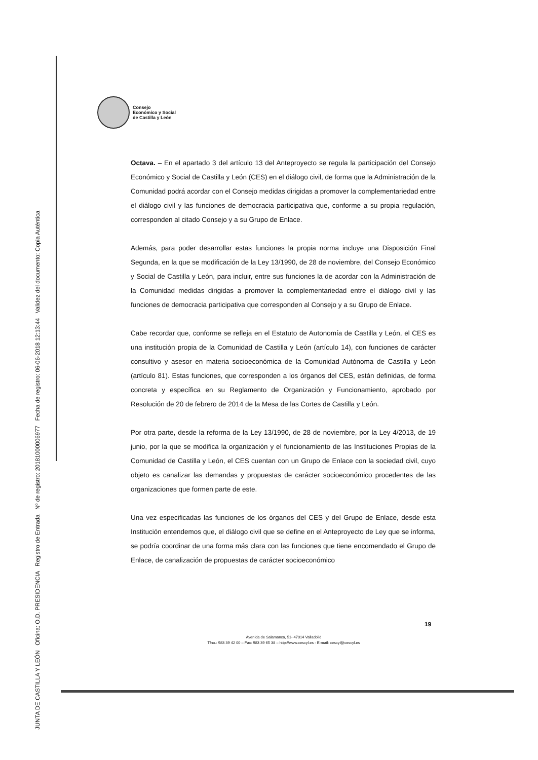JUNTA DE CASTILLA Y LEÓN Oficina: O.D. PRESIDENCIA Registro de Entrada Nº de registro: 20181000006977 Fecha de registro: 06-06-2018 12:13:44 Validez del documento: Copia Auténtica
Consejo
Económico y Social
de Castilla y León
Octava. – En el apartado 3 del artículo 13 del Anteproyecto se regula la participación del Consejo Económico y Social de Castilla y León (CES) en el diálogo civil, de forma que la Administración de la Comunidad podrá acordar con el Consejo medidas dirigidas a promover la complementariedad entre el diálogo civil y las funciones de democracia participativa que, conforme a su propia regulación, corresponden al citado Consejo y a su Grupo de Enlace.
Además, para poder desarrollar estas funciones la propia norma incluye una Disposición Final Segunda, en la que se modificación de la Ley 13/1990, de 28 de noviembre, del Consejo Económico y Social de Castilla y León, para incluir, entre sus funciones la de acordar con la Administración de la Comunidad medidas dirigidas a promover la complementariedad entre el diálogo civil y las funciones de democracia participativa que corresponden al Consejo y a su Grupo de Enlace.
Cabe recordar que, conforme se refleja en el Estatuto de Autonomía de Castilla y León, el CES es una institución propia de la Comunidad de Castilla y León (artículo 14), con funciones de carácter consultivo y asesor en materia socioeconómica de la Comunidad Autónoma de Castilla y León (artículo 81). Estas funciones, que corresponden a los órganos del CES, están definidas, de forma concreta y específica en su Reglamento de Organización y Funcionamiento, aprobado por Resolución de 20 de febrero de 2014 de la Mesa de las Cortes de Castilla y León.
Por otra parte, desde la reforma de la Ley 13/1990, de 28 de noviembre, por la Ley 4/2013, de 19 junio, por la que se modifica la organización y el funcionamiento de las Instituciones Propias de la Comunidad de Castilla y León, el CES cuentan con un Grupo de Enlace con la sociedad civil, cuyo objeto es canalizar las demandas y propuestas de carácter socioeconómico procedentes de las organizaciones que formen parte de este.
Una vez especificadas las funciones de los órganos del CES y del Grupo de Enlace, desde esta Institución entendemos que, el diálogo civil que se define en el Anteproyecto de Ley que se informa, se podría coordinar de una forma más clara con las funciones que tiene encomendado el Grupo de Enlace, de canalización de propuestas de carácter socioeconómico
19
Avenida de Salamanca, 51- 47014 Valladolid
Tfno.: 983 39 42 00 – Fax: 983 39 65 38 – http://www.cescyl.es - E-mail: cescyl@cescyl.es